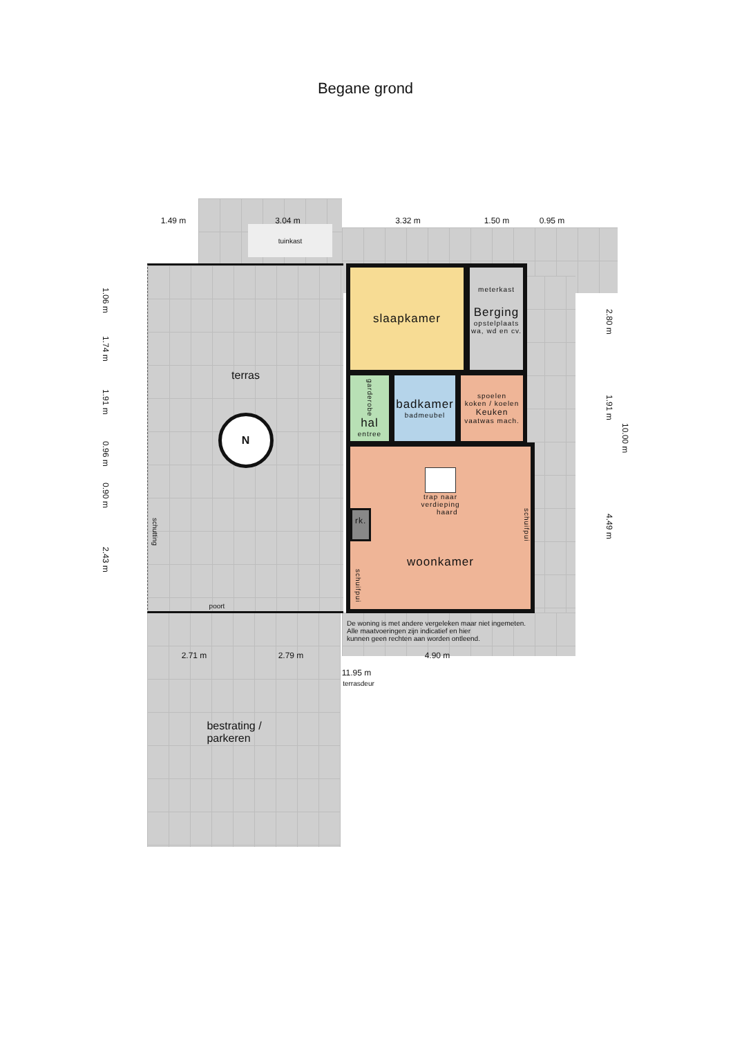Begane grond
1.49 m
3.04 m
3.32 m
1.50 m
0.95 m
tuinkast
1.06 m
1.74 m
1.91 m
0.96 m
0.90 m
2.43 m
terras
N
schutting
poort
slaapkamer
meterkast
Berging
opstelplaats
wa, wd en cv.
garderobe
hal
entree
badkamer
badmeubel
spoelen
koken / koelen
Keuken
vaatwas mach.
trap naar
verdieping
rk. haard schuifpui
woonkamer
schuifpui
2.80 m
1.91 m
4.49 m
10.00 m
De woning is met andere vergeleken maar niet ingemeten.
Alle maatvoeringen zijn indicatief en hier
kunnen geen rechten aan worden ontleend.
2.71 m
2.79 m
4.90 m
11.95 m
terrasdeur
bestrating /
parkeren